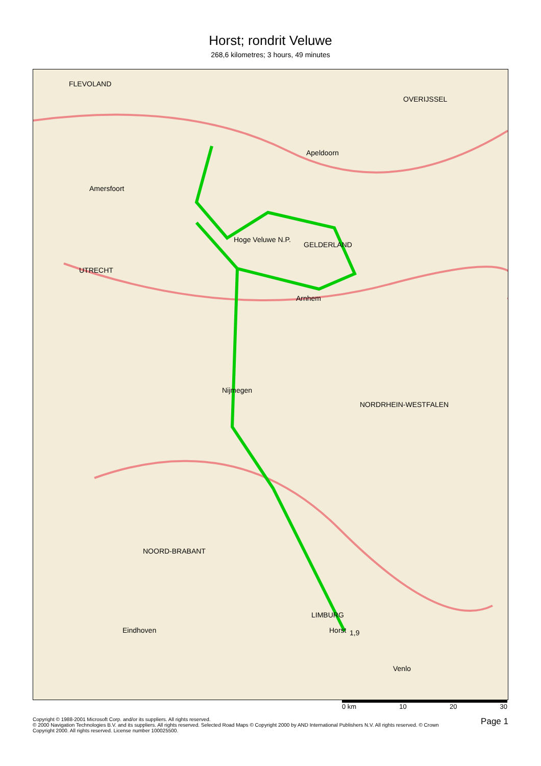Horst; rondrit Veluwe
268,6 kilometres; 3 hours, 49 minutes
Arnhem
Apeldoorn
Nijmegen
Amersfoort
Eindhoven
Venlo
UTRECHT
GELDERLAND
NORDRHEIN-WESTFALEN
NOORD-BRABANT
LIMBURG
FLEVOLAND
OVERIJSSEL
Hoge Veluwe N.P.
Horst 1,9
0 km 10 20 30
Copyright © 1988-2001 Microsoft Corp. and/or its suppliers. All rights reserved.
© 2000 Navigation Technologies B.V. and its suppliers. All rights reserved. Selected Road Maps © Copyright 2000 by AND International Publishers N.V. All rights reserved. © Crown
Copyright 2000. All rights reserved. License number 100025500.
Page 1